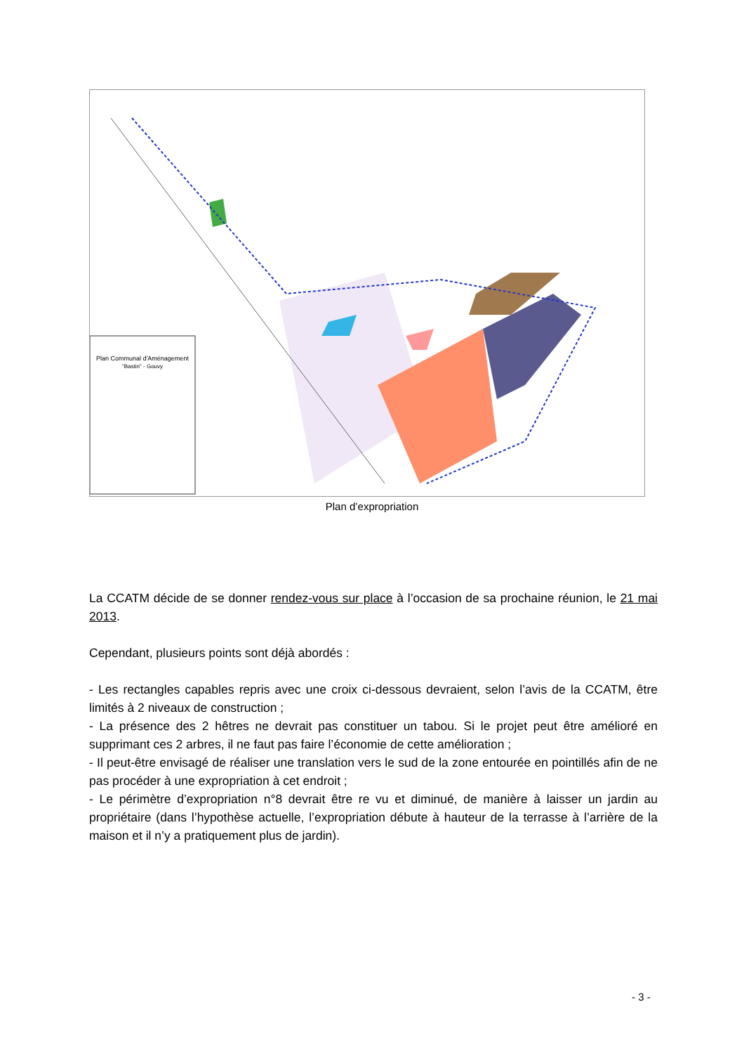Plan Communal d'Aménagement
"Bastin" - Gouvy
Plan d’expropriation
La CCATM décide de se donner rendez-vous sur place à l’occasion de sa prochaine réunion, le 21 mai 2013.
Cependant, plusieurs points sont déjà abordés :
- Les rectangles capables repris avec une croix ci-dessous devraient, selon l’avis de la CCATM, être limités à 2 niveaux de construction ;
- La présence des 2 hêtres ne devrait pas constituer un tabou. Si le projet peut être amélioré en supprimant ces 2 arbres, il ne faut pas faire l’économie de cette amélioration ;
- Il peut-être envisagé de réaliser une translation vers le sud de la zone entourée en pointillés afin de ne pas procéder à une expropriation à cet endroit ;
- Le périmètre d’expropriation n°8 devrait être re vu et diminué, de manière à laisser un jardin au propriétaire (dans l’hypothèse actuelle, l’expropriation débute à hauteur de la terrasse à l’arrière de la maison et il n’y a pratiquement plus de jardin).
- 3 -